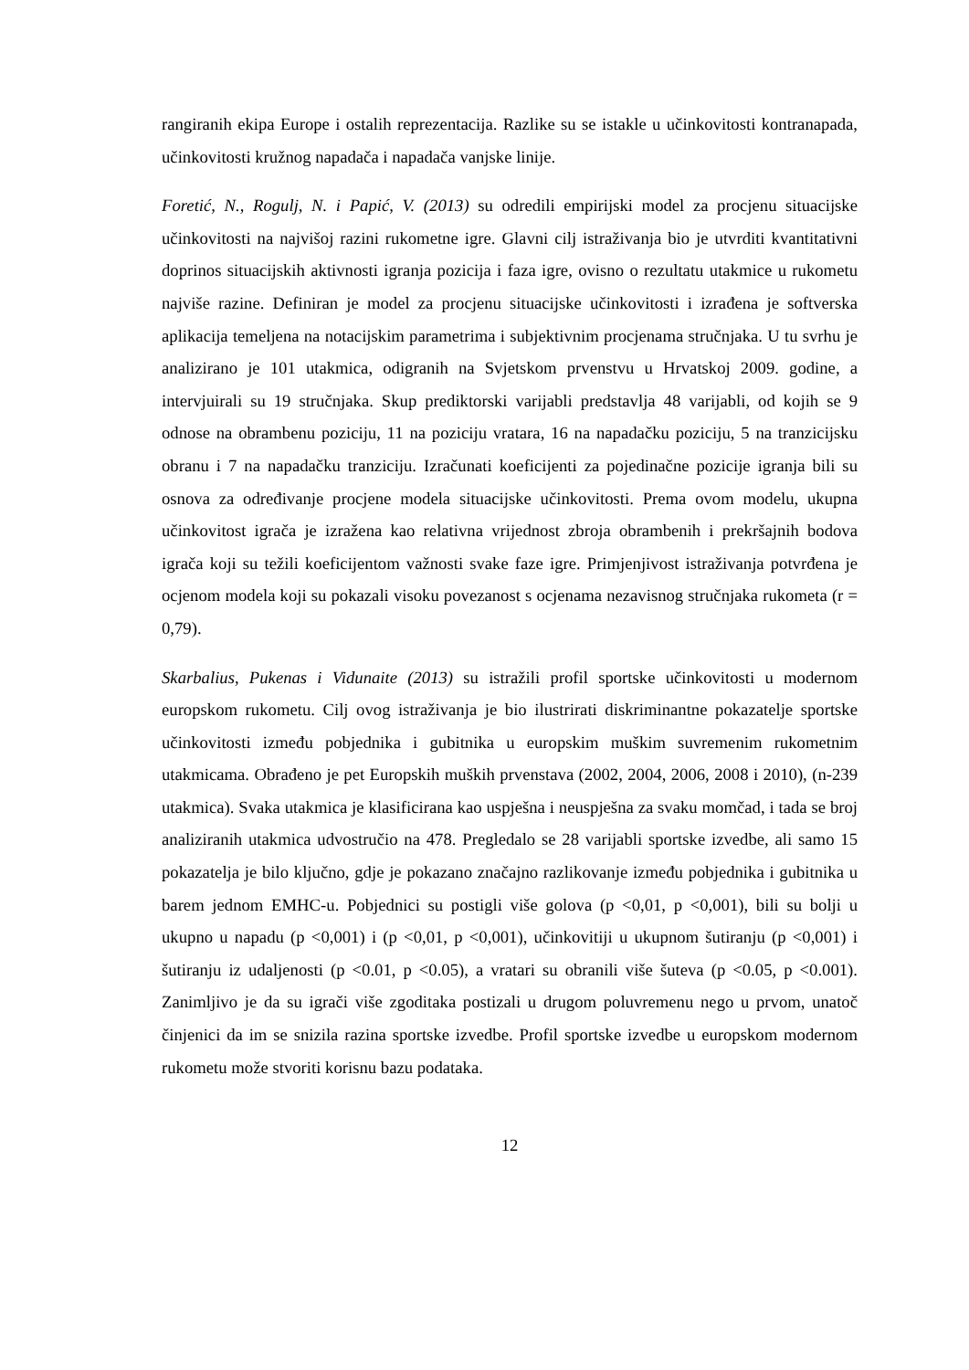rangiranih ekipa Europe i ostalih reprezentacija. Razlike su se istakle u učinkovitosti kontranapada, učinkovitosti kružnog napadača i napadača vanjske linije.
Foretić, N., Rogulj, N. i Papić, V. (2013) su odredili empirijski model za procjenu situacijske učinkovitosti na najvišoj razini rukometne igre. Glavni cilj istraživanja bio je utvrditi kvantitativni doprinos situacijskih aktivnosti igranja pozicija i faza igre, ovisno o rezultatu utakmice u rukometu najviše razine. Definiran je model za procjenu situacijske učinkovitosti i izrađena je softverska aplikacija temeljena na notacijskim parametrima i subjektivnim procjenama stručnjaka. U tu svrhu je analizirano je 101 utakmica, odigranih na Svjetskom prvenstvu u Hrvatskoj 2009. godine, a intervjuirali su 19 stručnjaka. Skup prediktorski varijabli predstavlja 48 varijabli, od kojih se 9 odnose na obrambenu poziciju, 11 na poziciju vratara, 16 na napadačku poziciju, 5 na tranzicijsku obranu i 7 na napadačku tranziciju. Izračunati koeficijenti za pojedinačne pozicije igranja bili su osnova za određivanje procjene modela situacijske učinkovitosti. Prema ovom modelu, ukupna učinkovitost igrača je izražena kao relativna vrijednost zbroja obrambenih i prekršajnih bodova igrača koji su težili koeficijentom važnosti svake faze igre. Primjenjivost istraživanja potvrđena je ocjenom modela koji su pokazali visoku povezanost s ocjenama nezavisnog stručnjaka rukometa (r = 0,79).
Skarbalius, Pukenas i Vidunaite (2013) su istražili profil sportske učinkovitosti u modernom europskom rukometu. Cilj ovog istraživanja je bio ilustrirati diskriminantne pokazatelje sportske učinkovitosti između pobjednika i gubitnika u europskim muškim suvremenim rukometnim utakmicama. Obrađeno je pet Europskih muških prvenstava (2002, 2004, 2006, 2008 i 2010), (n-239 utakmica). Svaka utakmica je klasificirana kao uspješna i neuspješna za svaku momčad, i tada se broj analiziranih utakmica udvostručio na 478. Pregledalo se 28 varijabli sportske izvedbe, ali samo 15 pokazatelja je bilo ključno, gdje je pokazano značajno razlikovanje između pobjednika i gubitnika u barem jednom EMHC-u. Pobjednici su postigli više golova (p <0,01, p <0,001), bili su bolji u ukupno u napadu (p <0,001) i (p <0,01, p <0,001), učinkovitiji u ukupnom šutiranju (p <0,001) i šutiranju iz udaljenosti (p <0.01, p <0.05), a vratari su obranili više šuteva (p <0.05, p <0.001). Zanimljivo je da su igrači više zgoditaka postizali u drugom poluvremenu nego u prvom, unatoč činjenici da im se snizila razina sportske izvedbe. Profil sportske izvedbe u europskom modernom rukometu može stvoriti korisnu bazu podataka.
12